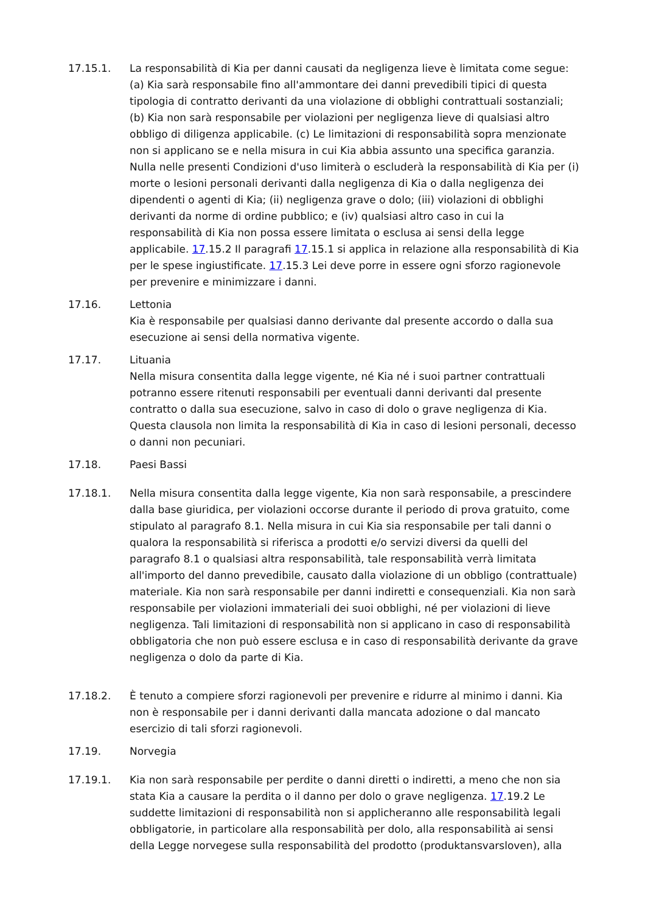17.15.1. La responsabilità di Kia per danni causati da negligenza lieve è limitata come segue: (a) Kia sarà responsabile fino all'ammontare dei danni prevedibili tipici di questa tipologia di contratto derivanti da una violazione di obblighi contrattuali sostanziali; (b) Kia non sarà responsabile per violazioni per negligenza lieve di qualsiasi altro obbligo di diligenza applicabile. (c) Le limitazioni di responsabilità sopra menzionate non si applicano se e nella misura in cui Kia abbia assunto una specifica garanzia. Nulla nelle presenti Condizioni d'uso limiterà o escluderà la responsabilità di Kia per (i) morte o lesioni personali derivanti dalla negligenza di Kia o dalla negligenza dei dipendenti o agenti di Kia; (ii) negligenza grave o dolo; (iii) violazioni di obblighi derivanti da norme di ordine pubblico; e (iv) qualsiasi altro caso in cui la responsabilità di Kia non possa essere limitata o esclusa ai sensi della legge applicabile. 17.15.2 Il paragrafi 17.15.1 si applica in relazione alla responsabilità di Kia per le spese ingiustificate. 17.15.3 Lei deve porre in essere ogni sforzo ragionevole per prevenire e minimizzare i danni.
17.16. Lettonia
Kia è responsabile per qualsiasi danno derivante dal presente accordo o dalla sua esecuzione ai sensi della normativa vigente.
17.17. Lituania
Nella misura consentita dalla legge vigente, né Kia né i suoi partner contrattuali potranno essere ritenuti responsabili per eventuali danni derivanti dal presente contratto o dalla sua esecuzione, salvo in caso di dolo o grave negligenza di Kia. Questa clausola non limita la responsabilità di Kia in caso di lesioni personali, decesso o danni non pecuniari.
17.18. Paesi Bassi
17.18.1. Nella misura consentita dalla legge vigente, Kia non sarà responsabile, a prescindere dalla base giuridica, per violazioni occorse durante il periodo di prova gratuito, come stipulato al paragrafo 8.1. Nella misura in cui Kia sia responsabile per tali danni o qualora la responsabilità si riferisca a prodotti e/o servizi diversi da quelli del paragrafo 8.1 o qualsiasi altra responsabilità, tale responsabilità verrà limitata all'importo del danno prevedibile, causato dalla violazione di un obbligo (contrattuale) materiale. Kia non sarà responsabile per danni indiretti e consequenziali. Kia non sarà responsabile per violazioni immateriali dei suoi obblighi, né per violazioni di lieve negligenza. Tali limitazioni di responsabilità non si applicano in caso di responsabilità obbligatoria che non può essere esclusa e in caso di responsabilità derivante da grave negligenza o dolo da parte di Kia.
17.18.2. È tenuto a compiere sforzi ragionevoli per prevenire e ridurre al minimo i danni. Kia non è responsabile per i danni derivanti dalla mancata adozione o dal mancato esercizio di tali sforzi ragionevoli.
17.19. Norvegia
17.19.1. Kia non sarà responsabile per perdite o danni diretti o indiretti, a meno che non sia stata Kia a causare la perdita o il danno per dolo o grave negligenza. 17.19.2 Le suddette limitazioni di responsabilità non si applicheranno alle responsabilità legali obbligatorie, in particolare alla responsabilità per dolo, alla responsabilità ai sensi della Legge norvegese sulla responsabilità del prodotto (produktansvarsloven), alla